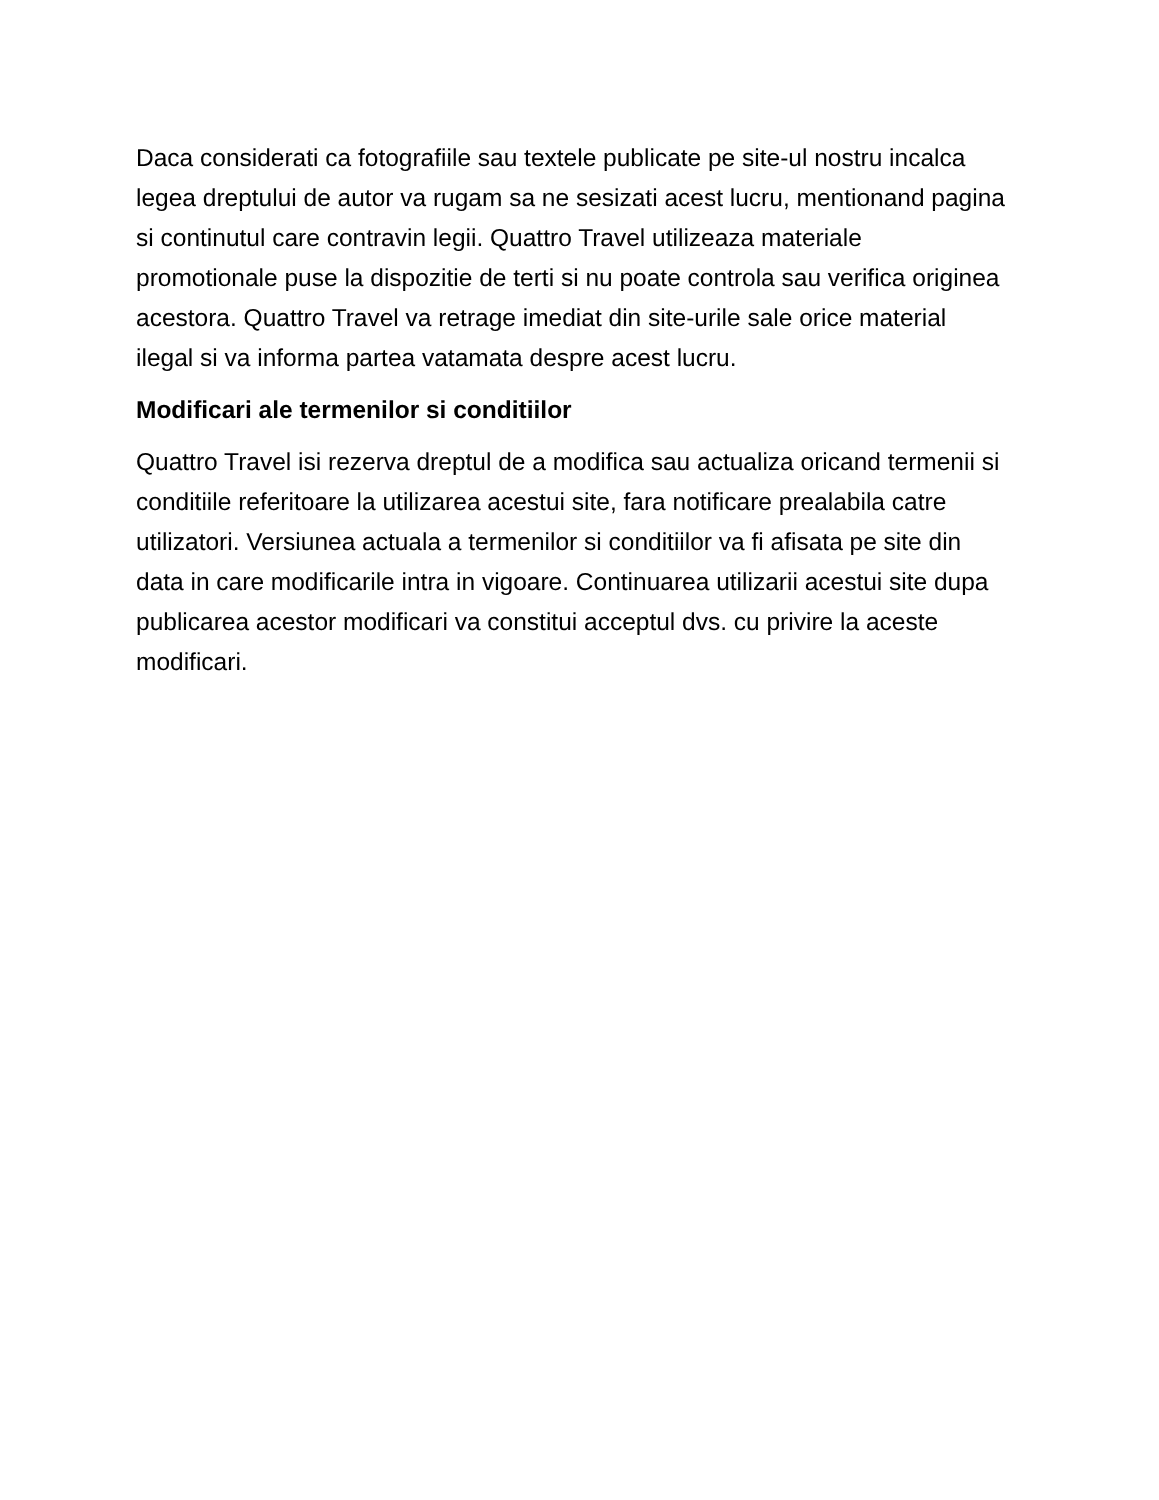Daca considerati ca fotografiile sau textele publicate pe site-ul nostru incalca legea dreptului de autor va rugam sa ne sesizati acest lucru, mentionand pagina si continutul care contravin legii. Quattro Travel utilizeaza materiale promotionale puse la dispozitie de terti si nu poate controla sau verifica originea acestora. Quattro Travel va retrage imediat din site-urile sale orice material ilegal si va informa partea vatamata despre acest lucru.
Modificari ale termenilor si conditiilor
Quattro Travel isi rezerva dreptul de a modifica sau actualiza oricand termenii si conditiile referitoare la utilizarea acestui site, fara notificare prealabila catre utilizatori. Versiunea actuala a termenilor si conditiilor va fi afisata pe site din data in care modificarile intra in vigoare. Continuarea utilizarii acestui site dupa publicarea acestor modificari va constitui acceptul dvs. cu privire la aceste modificari.